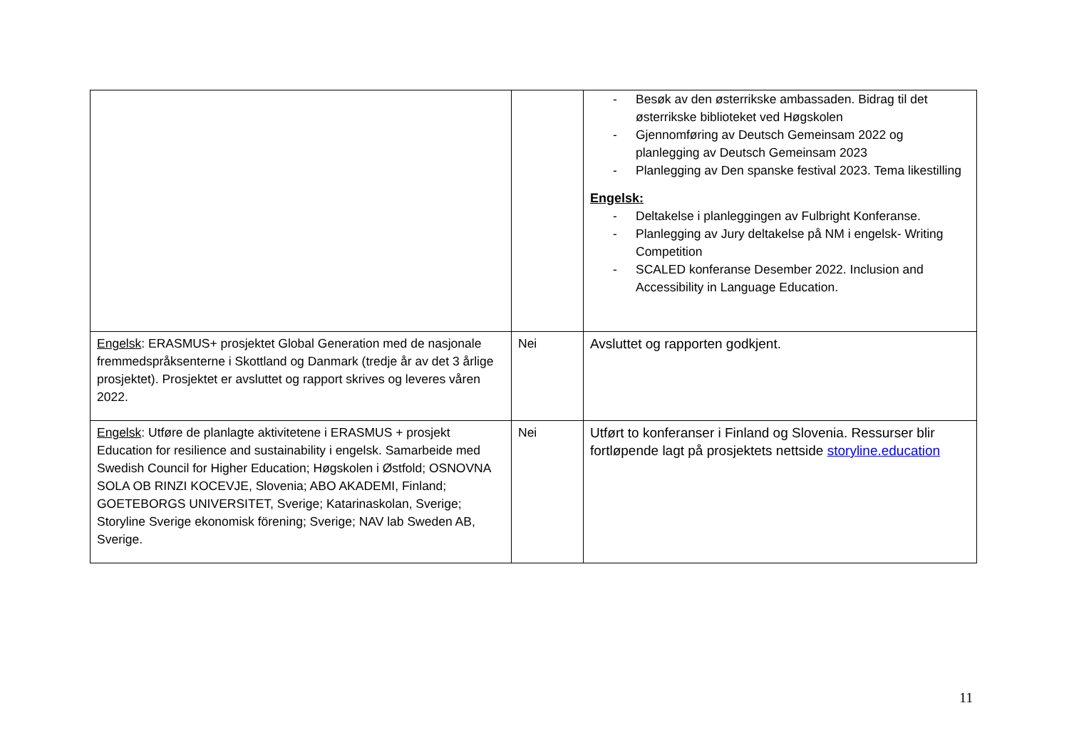| | | - Besøk av den østerrikske ambassaden. Bidrag til det østerrikske biblioteket ved Høgskolen - Gjennomføring av Deutsch Gemeinsam 2022 og planlegging av Deutsch Gemeinsam 2023 - Planlegging av Den spanske festival 2023. Tema likestilling Engelsk: - Deltakelse i planleggingen av Fulbright Konferanse. - Planlegging av Jury deltakelse på NM i engelsk- Writing Competition - SCALED konferanse Desember 2022. Inclusion and Accessibility in Language Education. |
| Engelsk : ERASMUS+ prosjektet Global Generation med de nasjonale fremmedspråksenterne i Skottland og Danmark (tredje år av det 3 årlige prosjektet). Prosjektet er avsluttet og rapport skrives og leveres våren 2022. | Nei | Avsluttet og rapporten godkjent. |
| Engelsk : Utføre de planlagte aktivitetene i ERASMUS + prosjekt Education for resilience and sustainability i engelsk. Samarbeide med Swedish Council for Higher Education; Høgskolen i Østfold; OSNOVNA SOLA OB RINZI KOCEVJE, Slovenia; ABO AKADEMI, Finland; GOETEBORGS UNIVERSITET, Sverige; Katarinaskolan, Sverige; Storyline Sverige ekonomisk förening; Sverige; NAV lab Sweden AB, Sverige. | Nei | Utført to konferanser i Finland og Slovenia. Ressurser blir fortløpende lagt på prosjektets nettside storyline.education |
11